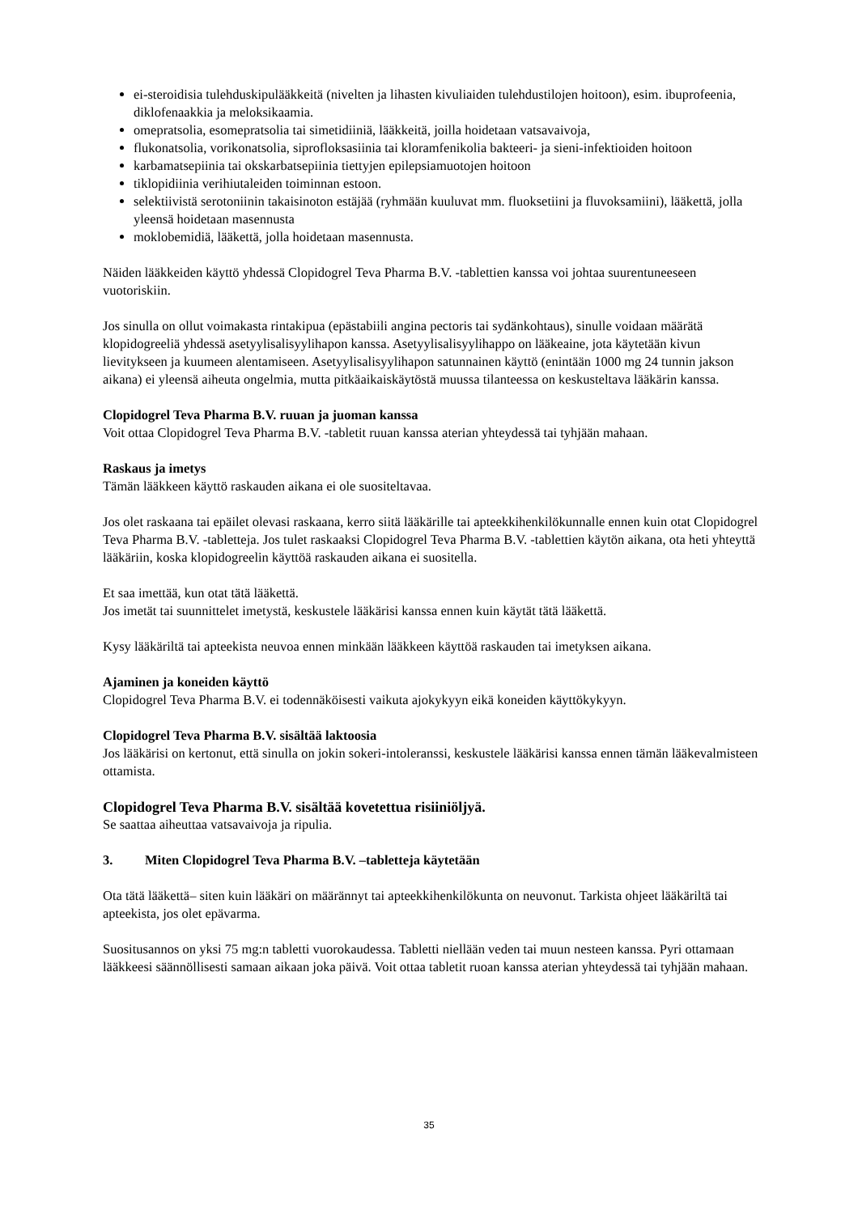ei-steroidisia tulehduskipulääkkeitä (nivelten ja lihasten kivuliaiden tulehdustilojen hoitoon), esim. ibuprofeenia, diklofenaakkia ja meloksikaamia.
omepratsolia, esomepratsolia tai simetidiiniä, lääkkeitä, joilla hoidetaan vatsavaivoja,
flukonatsolia, vorikonatsolia, siprofloksasiinia tai kloramfenikolia bakteeri- ja sieni-infektioiden hoitoon
karbamatsepiinia tai okskarbatsepiinia tiettyjen epilepsiamuotojen hoitoon
tiklopidiinia verihiutaleiden toiminnan estoon.
selektiivistä serotoniinin takaisinoton estäjää (ryhmään kuuluvat mm. fluoksetiini ja fluvoksamiini), lääkettä, jolla yleensä hoidetaan masennusta
moklobemidiä, lääkettä, jolla hoidetaan masennusta.
Näiden lääkkeiden käyttö yhdessä Clopidogrel Teva Pharma B.V. -tablettien kanssa voi johtaa suurentuneeseen vuotoriskiin.
Jos sinulla on ollut voimakasta rintakipua (epästabiili angina pectoris tai sydänkohtaus), sinulle voidaan määrätä klopidogreeliä yhdessä asetyylisalisyylihapon kanssa. Asetyylisalisyylihappo on lääkeaine, jota käytetään kivun lievitykseen ja kuumeen alentamiseen. Asetyylisalisyylihapon satunnainen käyttö (enintään 1000 mg 24 tunnin jakson aikana) ei yleensä aiheuta ongelmia, mutta pitkäaikaiskäytöstä muussa tilanteessa on keskusteltava lääkärin kanssa.
Clopidogrel Teva Pharma B.V. ruuan ja juoman kanssa
Voit ottaa Clopidogrel Teva Pharma B.V. -tabletit ruuan kanssa aterian yhteydessä tai tyhjään mahaan.
Raskaus ja imetys
Tämän lääkkeen käyttö raskauden aikana ei ole suositeltavaa.
Jos olet raskaana tai epäilet olevasi raskaana, kerro siitä lääkärille tai apteekkihenkilökunnalle ennen kuin otat Clopidogrel Teva Pharma B.V. -tabletteja. Jos tulet raskaaksi Clopidogrel Teva Pharma B.V. -tablettien käytön aikana, ota heti yhteyttä lääkäriin, koska klopidogreelin käyttöä raskauden aikana ei suositella.
Et saa imettää, kun otat tätä lääkettä.
Jos imetät tai suunnittelet imetystä, keskustele lääkärisi kanssa ennen kuin käytät tätä lääkettä.
Kysy lääkäriltä tai apteekista neuvoa ennen minkään lääkkeen käyttöä raskauden tai imetyksen aikana.
Ajaminen ja koneiden käyttö
Clopidogrel Teva Pharma B.V. ei todennäköisesti vaikuta ajokykyyn eikä koneiden käyttökykyyn.
Clopidogrel Teva Pharma B.V. sisältää laktoosia
Jos lääkärisi on kertonut, että sinulla on jokin sokeri-intoleranssi, keskustele lääkärisi kanssa ennen tämän lääkevalmisteen ottamista.
Clopidogrel Teva Pharma B.V. sisältää kovetettua risiiniöljyä.
Se saattaa aiheuttaa vatsavaivoja ja ripulia.
3. Miten Clopidogrel Teva Pharma B.V. –tabletteja käytetään
Ota tätä lääkettä– siten kuin lääkäri on määrännyt tai apteekkihenkilökunta on neuvonut. Tarkista ohjeet lääkäriltä tai apteekista, jos olet epävarma.
Suositusannos on yksi 75 mg:n tabletti vuorokaudessa. Tabletti niellään veden tai muun nesteen kanssa. Pyri ottamaan lääkkeesi säännöllisesti samaan aikaan joka päivä. Voit ottaa tabletit ruoan kanssa aterian yhteydessä tai tyhjään mahaan.
35